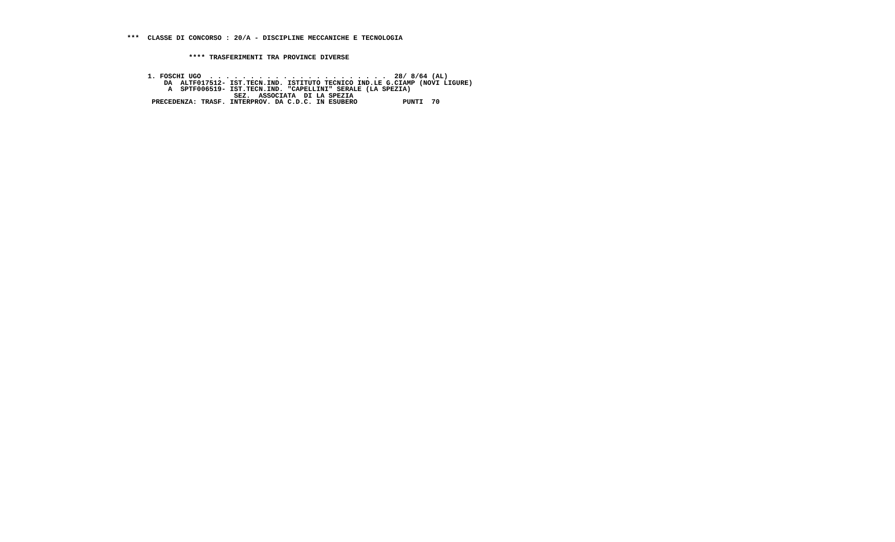***  CLASSE DI CONCORSO : 20/A - DISCIPLINE MECCANICHE E TECNOLOGIA


               **** TRASFERIMENTI TRA PROVINCE DIVERSE


     1. FOSCHI UGO  . . . . . . . . . . . . . . . . . . . . . .  28/ 8/64 (AL)
         DA  ALTF017512- IST.TECN.IND. ISTITUTO TECNICO IND.LE G.CIAMP (NOVI LIGURE)
          A  SPTF006519- IST.TECN.IND. "CAPELLINI" SERALE (LA SPEZIA)
                          SEZ.  ASSOCIATA  DI LA SPEZIA
      PRECEDENZA: TRASF. INTERPROV. DA C.D.C. IN ESUBERO           PUNTI  70